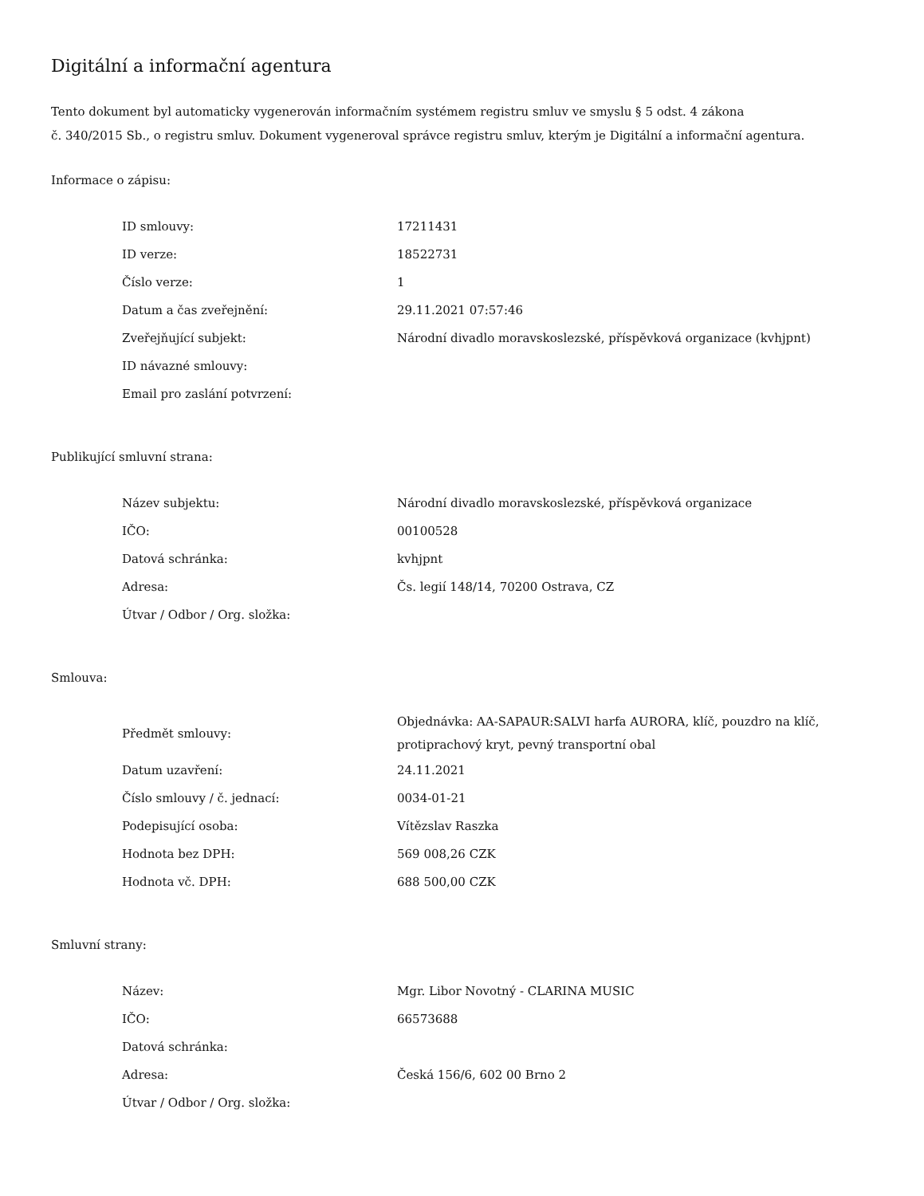Digitální a informační agentura
Tento dokument byl automaticky vygenerován informačním systémem registru smluv ve smyslu § 5 odst. 4 zákona
č. 340/2015 Sb., o registru smluv. Dokument vygeneroval správce registru smluv, kterým je Digitální a informační agentura.
Informace o zápisu:
| ID smlouvy: | 17211431 |
| ID verze: | 18522731 |
| Číslo verze: | 1 |
| Datum a čas zveřejnění: | 29.11.2021 07:57:46 |
| Zveřejňující subjekt: | Národní divadlo moravskoslezské, příspěvková organizace (kvhjpnt) |
| ID návazné smlouvy: | |
| Email pro zaslání potvrzení: | |
Publikující smluvní strana:
| Název subjektu: | Národní divadlo moravskoslezské, příspěvková organizace |
| IČO: | 00100528 |
| Datová schránka: | kvhjpnt |
| Adresa: | Čs. legií 148/14, 70200 Ostrava, CZ |
| Útvar / Odbor / Org. složka: | |
Smlouva:
| Předmět smlouvy: | Objednávka: AA-SAPAUR:SALVI harfa AURORA, klíč, pouzdro na klíč, protiprachový kryt, pevný transportní obal |
| Datum uzavření: | 24.11.2021 |
| Číslo smlouvy / č. jednací: | 0034-01-21 |
| Podepisující osoba: | Vítězslav Raszka |
| Hodnota bez DPH: | 569 008,26 CZK |
| Hodnota vč. DPH: | 688 500,00 CZK |
Smluvní strany:
| Název: | Mgr. Libor Novotný - CLARINA MUSIC |
| IČO: | 66573688 |
| Datová schránka: | |
| Adresa: | Česká 156/6, 602 00 Brno 2 |
| Útvar / Odbor / Org. složka: | |